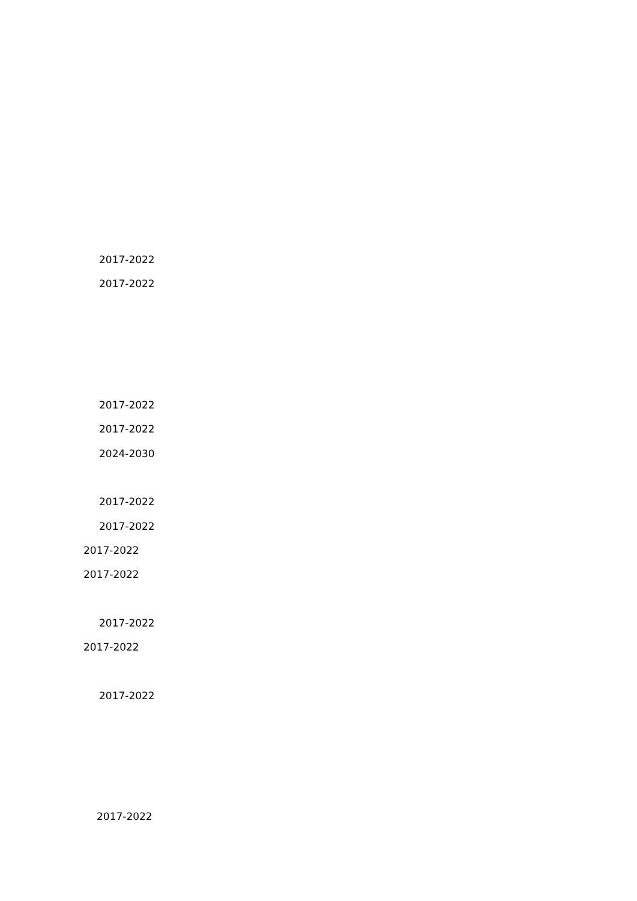2017-2022
2017-2022
2017-2022
2017-2022
2024-2030
2017-2022
2017-2022
2017-2022
2017-2022
2017-2022
2017-2022
2017-2022
2017-2022